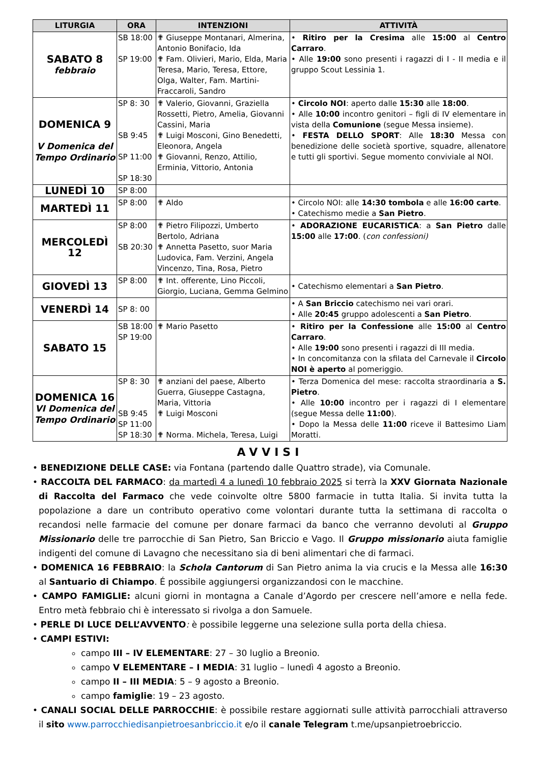| LITURGIA | ORA | INTENZIONI | ATTIVITÀ |
| --- | --- | --- | --- |
| SABATO 8 febbraio | SB 18:00 SP 19:00 | ✟ Giuseppe Montanari, Almerina, Antonio Bonifacio, Ida ✟ Fam. Olivieri, Mario, Elda, Maria Teresa, Mario, Teresa, Ettore, Olga, Walter, Fam. Martini-Fraccaroli, Sandro | • Ritiro per la Cresima alle 15:00 al Centro Carraro . • Alle 19:00 sono presenti i ragazzi di I - II media e il gruppo Scout Lessinia 1. |
| DOMENICA 9 V Domenica del Tempo Ordinario | SP 8: 30 SB 9:45 SP 11:00 SP 18:30 | ✟ Valerio, Giovanni, Graziella Rossetti, Pietro, Amelia, Giovanni Cassini, Maria ✟ Luigi Mosconi, Gino Benedetti, Eleonora, Angela ✟ Giovanni, Renzo, Attilio, Erminia, Vittorio, Antonia | • Circolo NOI : aperto dalle 15:30 alle 18:00 . • Alle 10:00 incontro genitori – figli di IV elementare in vista della Comunione (segue Messa insieme). • FESTA DELLO SPORT : Alle 18:30 Messa con benedizione delle società sportive, squadre, allenatore e tutti gli sportivi. Segue momento conviviale al NOI. |
| LUNEDÌ 10 | SP 8:00 | | |
| MARTEDÌ 11 | SP 8:00 | ✟ Aldo | • Circolo NOI: alle 14:30 tombola e alle 16:00 carte . • Catechismo medie a San Pietro . |
| MERCOLEDÌ 12 | SP 8:00 SB 20:30 | ✟ Pietro Filipozzi, Umberto Bertolo, Adriana ✟ Annetta Pasetto, suor Maria Ludovica, Fam. Verzini, Angela Vincenzo, Tina, Rosa, Pietro | • ADORAZIONE EUCARISTICA : a San Pietro dalle 15:00 alle 17:00 . ( con confessioni) |
| GIOVEDÌ 13 | SP 8:00 | ✟ Int. offerente, Lino Piccoli, Giorgio, Luciana, Gemma Gelmino | • Catechismo elementari a San Pietro . |
| VENERDÌ 14 | SP 8: 00 | | • A San Briccio catechismo nei vari orari. • Alle 20:45 gruppo adolescenti a San Pietro . |
| SABATO 15 | SB 18:00 SP 19:00 | ✟ Mario Pasetto | • Ritiro per la Confessione alle 15:00 al Centro Carraro . • Alle 19:00 sono presenti i ragazzi di III media. • In concomitanza con la sfilata del Carnevale il Circolo NOI è aperto al pomeriggio. |
| DOMENICA 16 VI Domenica del Tempo Ordinario | SP 8: 30 SB 9:45 SP 11:00 SP 18:30 | ✟ anziani del paese, Alberto Guerra, Giuseppe Castagna, Maria, Vittoria ✟ Luigi Mosconi ✟ Norma. Michela, Teresa, Luigi | • Terza Domenica del mese: raccolta straordinaria a S. Pietro . • Alle 10:00 incontro per i ragazzi di I elementare (segue Messa delle 11:00 ). • Dopo la Messa delle 11:00 riceve il Battesimo Liam Moratti. |
AVVISI
• BENEDIZIONE DELLE CASE: via Fontana (partendo dalle Quattro strade), via Comunale.
• RACCOLTA DEL FARMACO: da martedì 4 a lunedì 10 febbraio 2025 si terrà la XXV Giornata Nazionale di Raccolta del Farmaco che vede coinvolte oltre 5800 farmacie in tutta Italia. Si invita tutta la popolazione a dare un contributo operativo come volontari durante tutta la settimana di raccolta o recandosi nelle farmacie del comune per donare farmaci da banco che verranno devoluti al Gruppo Missionario delle tre parrocchie di San Pietro, San Briccio e Vago. Il Gruppo missionario aiuta famiglie indigenti del comune di Lavagno che necessitano sia di beni alimentari che di farmaci.
• DOMENICA 16 FEBBRAIO: la Schola Cantorum di San Pietro anima la via crucis e la Messa alle 16:30 al Santuario di Chiampo. É possibile aggiungersi organizzandosi con le macchine.
• CAMPO FAMIGLIE: alcuni giorni in montagna a Canale d’Agordo per crescere nell’amore e nella fede. Entro metà febbraio chi è interessato si rivolga a don Samuele.
• PERLE DI LUCE DELL’AVVENTO: è possibile leggerne una selezione sulla porta della chiesa.
• CAMPI ESTIVI:
campo III – IV ELEMENTARE: 27 – 30 luglio a Breonio.
campo V ELEMENTARE – I MEDIA: 31 luglio – lunedì 4 agosto a Breonio.
campo II – III MEDIA: 5 – 9 agosto a Breonio.
campo famiglie: 19 – 23 agosto.
• CANALI SOCIAL DELLE PARROCCHIE: è possibile restare aggiornati sulle attività parrocchiali attraverso il sito www.parrocchiedisanpietroesanbriccio.it e/o il canale Telegram t.me/upsanpietroebriccio.